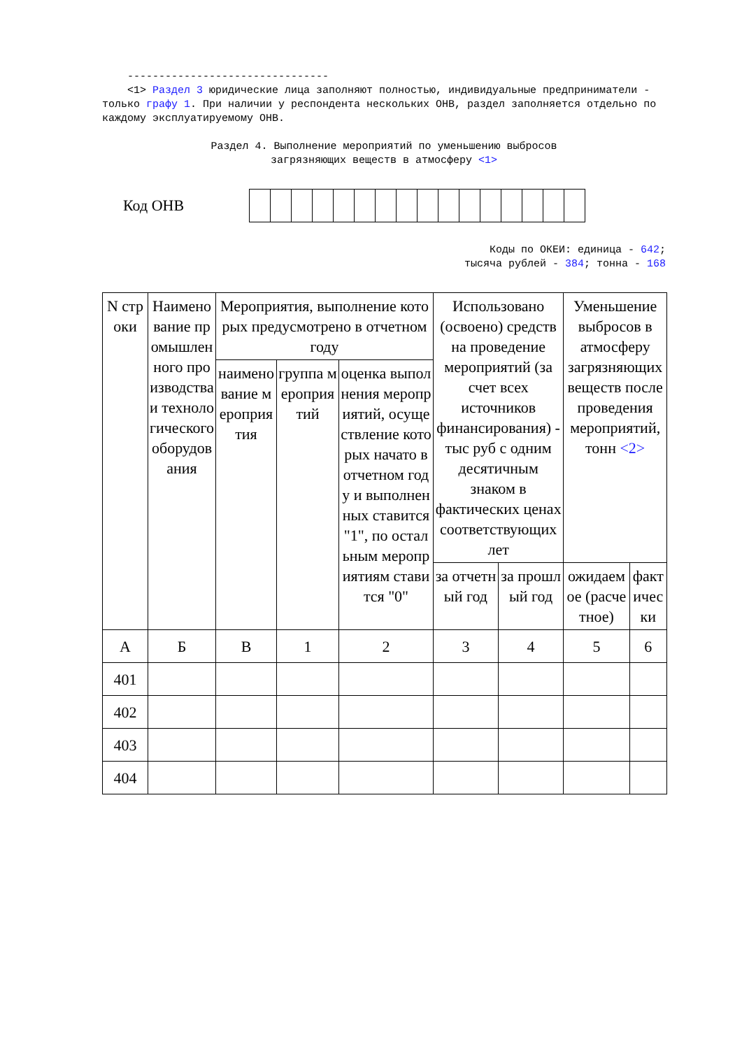--------------------------------
<1> Раздел 3 юридические лица заполняют полностью, индивидуальные предприниматели - только графу 1. При наличии у респондента нескольких ОНВ, раздел заполняется отдельно по каждому эксплуатируемому ОНВ.
Раздел 4. Выполнение мероприятий по уменьшению выбросов
загрязняющих веществ в атмосферу <1>
Код ОНВ
Коды по ОКЕИ: единица - 642;
тысяча рублей - 384; тонна - 168
| N строки | Наименование промышленного производства и технологического оборудования | Мероприятия, выполнение которых предусмотрено в отчетном году | | | Использовано (освоено) средств на проведение мероприятий (за счет всех источников финансирования) - тыс руб с одним десятичным знаком в фактических ценах соответствующих лет | | Уменьшение выбросов в атмосферу загрязняющих веществ после проведения мероприятий, тонн <2> | |
| --- | --- | --- | --- | --- | --- | --- | --- | --- |
| | | наименование мероприятия | группа мероприятий | оценка выполнения мероприятий, осуществление которых начато в отчетном году и выполненных ставится "1", по остальным мероприятиям ставится "0" | | | | |
| | | | | | за отчетный год | за прошлый год | ожидаемое (расчетное) | фактически |
| А | Б | В | 1 | 2 | 3 | 4 | 5 | 6 |
| 401 | | | | | | | | |
| 402 | | | | | | | | |
| 403 | | | | | | | | |
| 404 | | | | | | | | |